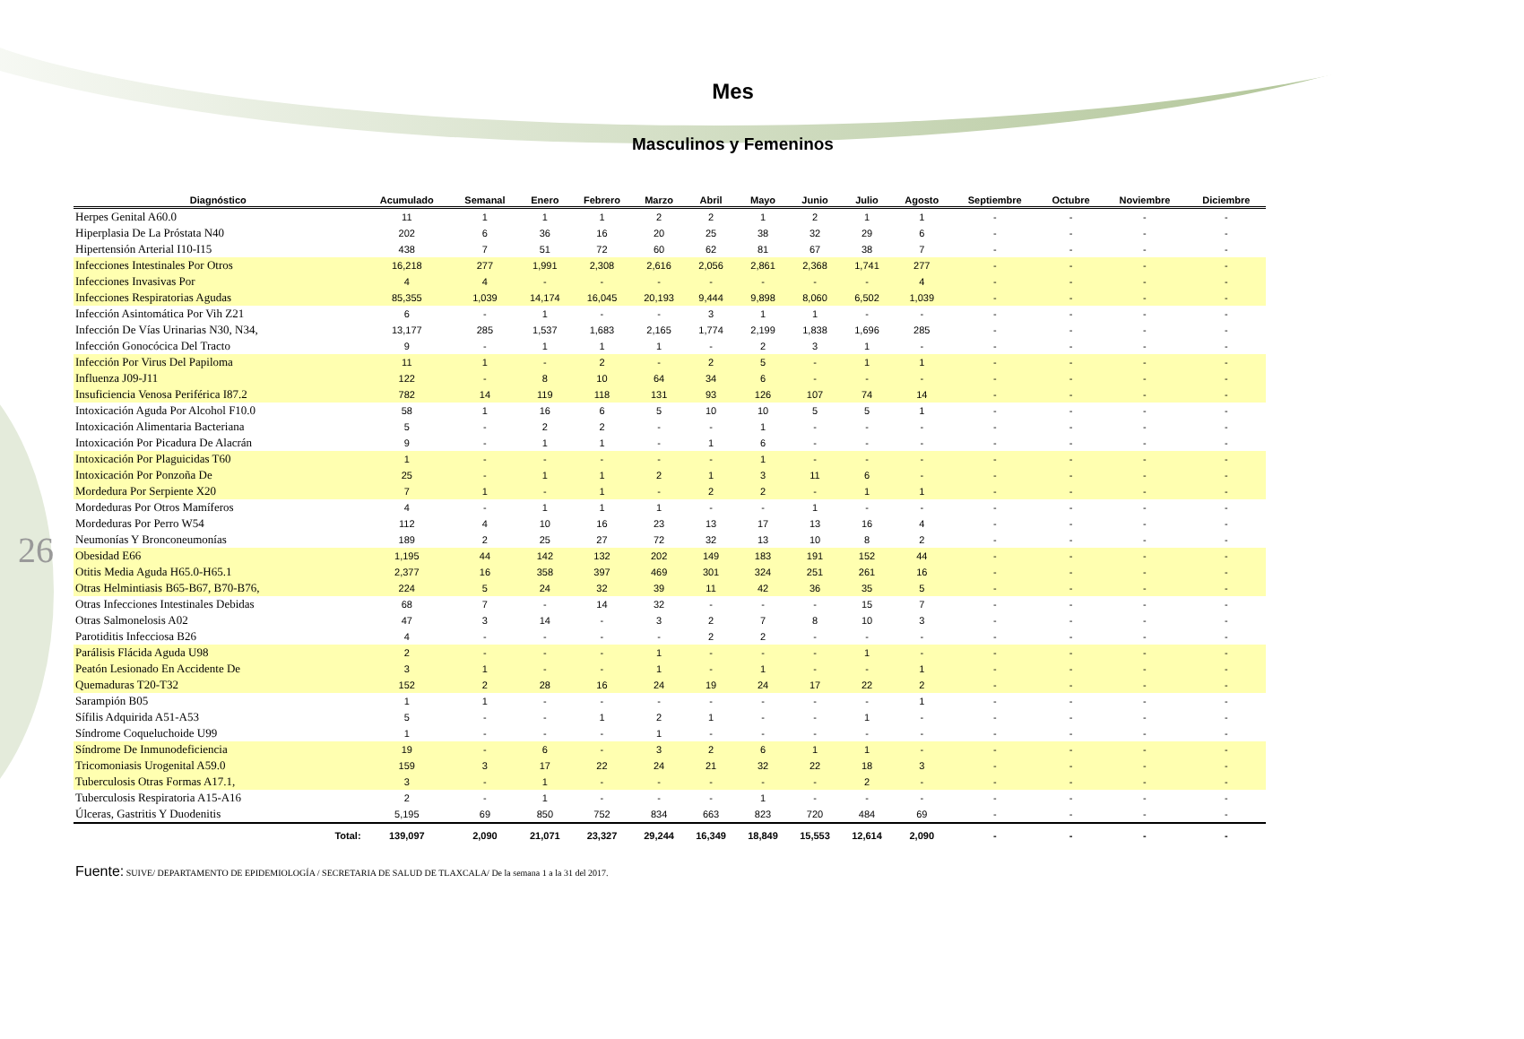Mes
Masculinos y Femeninos
26
| Diagnóstico | Acumulado | Semanal | Enero | Febrero | Marzo | Abril | Mayo | Junio | Julio | Agosto | Septiembre | Octubre | Noviembre | Diciembre |
| --- | --- | --- | --- | --- | --- | --- | --- | --- | --- | --- | --- | --- | --- | --- |
| Herpes Genital A60.0 | 11 | 1 | 1 | 1 | 2 | 2 | 1 | 2 | 1 | 1 | - | - | - | - |
| Hiperplasia De La Próstata N40 | 202 | 6 | 36 | 16 | 20 | 25 | 38 | 32 | 29 | 6 | - | - | - | - |
| Hipertensión Arterial I10-I15 | 438 | 7 | 51 | 72 | 60 | 62 | 81 | 67 | 38 | 7 | - | - | - | - |
| Infecciones Intestinales Por Otros | 16,218 | 277 | 1,991 | 2,308 | 2,616 | 2,056 | 2,861 | 2,368 | 1,741 | 277 | - | - | - | - |
| Infecciones Invasivas Por | 4 | 4 | - | - | - | - | - | - | - | 4 | - | - | - | - |
| Infecciones Respiratorias Agudas | 85,355 | 1,039 | 14,174 | 16,045 | 20,193 | 9,444 | 9,898 | 8,060 | 6,502 | 1,039 | - | - | - | - |
| Infección Asintomática Por Vih Z21 | 6 | - | 1 | - | - | 3 | 1 | 1 | - | - | - | - | - | - |
| Infección De Vías Urinarias N30, N34, | 13,177 | 285 | 1,537 | 1,683 | 2,165 | 1,774 | 2,199 | 1,838 | 1,696 | 285 | - | - | - | - |
| Infección Gonocócica Del Tracto | 9 | - | 1 | 1 | 1 | - | 2 | 3 | 1 | - | - | - | - | - |
| Infección Por Virus Del Papiloma | 11 | 1 | - | 2 | - | 2 | 5 | - | 1 | 1 | - | - | - | - |
| Influenza J09-J11 | 122 | - | 8 | 10 | 64 | 34 | 6 | - | - | - | - | - | - | - |
| Insuficiencia Venosa Periférica I87.2 | 782 | 14 | 119 | 118 | 131 | 93 | 126 | 107 | 74 | 14 | - | - | - | - |
| Intoxicación Aguda Por Alcohol F10.0 | 58 | 1 | 16 | 6 | 5 | 10 | 10 | 5 | 5 | 1 | - | - | - | - |
| Intoxicación Alimentaria Bacteriana | 5 | - | 2 | 2 | - | - | 1 | - | - | - | - | - | - | - |
| Intoxicación Por Picadura De Alacrán | 9 | - | 1 | 1 | - | 1 | 6 | - | - | - | - | - | - | - |
| Intoxicación Por Plaguicidas T60 | 1 | - | - | - | - | - | 1 | - | - | - | - | - | - | - |
| Intoxicación Por Ponzoña De | 25 | - | 1 | 1 | 2 | 1 | 3 | 11 | 6 | - | - | - | - | - |
| Mordedura Por Serpiente X20 | 7 | 1 | - | 1 | - | 2 | 2 | - | 1 | 1 | - | - | - | - |
| Mordeduras Por Otros Mamíferos | 4 | - | 1 | 1 | 1 | - | - | 1 | - | - | - | - | - | - |
| Mordeduras Por Perro W54 | 112 | 4 | 10 | 16 | 23 | 13 | 17 | 13 | 16 | 4 | - | - | - | - |
| Neumonías Y Bronconeumonías | 189 | 2 | 25 | 27 | 72 | 32 | 13 | 10 | 8 | 2 | - | - | - | - |
| Obesidad E66 | 1,195 | 44 | 142 | 132 | 202 | 149 | 183 | 191 | 152 | 44 | - | - | - | - |
| Otitis Media Aguda H65.0-H65.1 | 2,377 | 16 | 358 | 397 | 469 | 301 | 324 | 251 | 261 | 16 | - | - | - | - |
| Otras Helmintiasis B65-B67, B70-B76, | 224 | 5 | 24 | 32 | 39 | 11 | 42 | 36 | 35 | 5 | - | - | - | - |
| Otras Infecciones Intestinales Debidas | 68 | 7 | - | 14 | 32 | - | - | - | 15 | 7 | - | - | - | - |
| Otras Salmonelosis A02 | 47 | 3 | 14 | - | 3 | 2 | 7 | 8 | 10 | 3 | - | - | - | - |
| Parotiditis Infecciosa B26 | 4 | - | - | - | - | 2 | 2 | - | - | - | - | - | - | - |
| Parálisis Flácida Aguda U98 | 2 | - | - | - | 1 | - | - | - | 1 | - | - | - | - | - |
| Peatón Lesionado En Accidente De | 3 | 1 | - | - | 1 | - | 1 | - | - | 1 | - | - | - | - |
| Quemaduras T20-T32 | 152 | 2 | 28 | 16 | 24 | 19 | 24 | 17 | 22 | 2 | - | - | - | - |
| Sarampión B05 | 1 | 1 | - | - | - | - | - | - | - | 1 | - | - | - | - |
| Sífilis Adquirida A51-A53 | 5 | - | - | 1 | 2 | 1 | - | - | 1 | - | - | - | - | - |
| Síndrome Coqueluchoide U99 | 1 | - | - | - | 1 | - | - | - | - | - | - | - | - | - |
| Síndrome De Inmunodeficiencia | 19 | - | 6 | - | 3 | 2 | 6 | 1 | 1 | - | - | - | - | - |
| Tricomoniasis Urogenital A59.0 | 159 | 3 | 17 | 22 | 24 | 21 | 32 | 22 | 18 | 3 | - | - | - | - |
| Tuberculosis Otras Formas A17.1, | 3 | - | 1 | - | - | - | - | - | 2 | - | - | - | - | - |
| Tuberculosis Respiratoria A15-A16 | 2 | - | 1 | - | - | - | 1 | - | - | - | - | - | - | - |
| Úlceras, Gastritis Y Duodenitis | 5,195 | 69 | 850 | 752 | 834 | 663 | 823 | 720 | 484 | 69 | - | - | - | - |
| Total: | 139,097 | 2,090 | 21,071 | 23,327 | 29,244 | 16,349 | 18,849 | 15,553 | 12,614 | 2,090 | - | - | - | - |
Fuente: SUIVE/ DEPARTAMENTO DE EPIDEMIOLOGÍA / SECRETARIA DE SALUD DE TLAXCALA/ De la semana 1 a la 31 del 2017.